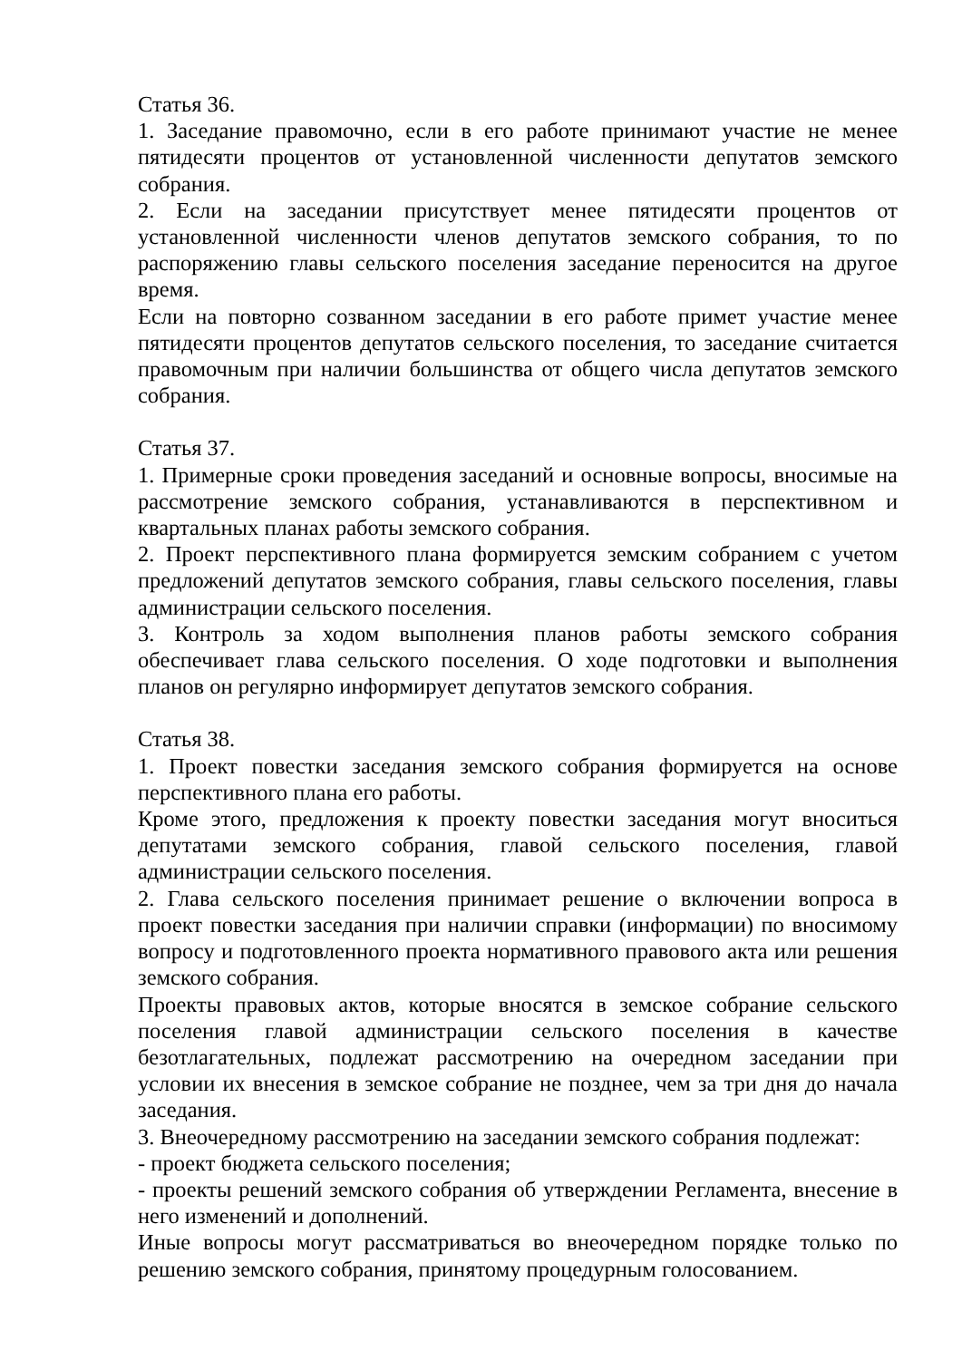Статья 36.
1. Заседание правомочно, если в его работе принимают участие не менее пятидесяти процентов от установленной численности депутатов земского собрания.
2. Если на заседании присутствует менее пятидесяти процентов от установленной численности членов депутатов земского собрания, то по распоряжению главы сельского поселения заседание переносится на другое время.
Если на повторно созванном заседании в его работе примет участие менее пятидесяти процентов депутатов сельского поселения, то заседание считается правомочным при наличии большинства от общего числа депутатов земского собрания.
Статья 37.
1. Примерные сроки проведения заседаний и основные вопросы, вносимые на рассмотрение земского собрания, устанавливаются в перспективном и квартальных планах работы земского собрания.
2. Проект перспективного плана формируется земским собранием с учетом предложений депутатов земского собрания, главы сельского поселения, главы администрации сельского поселения.
3. Контроль за ходом выполнения планов работы земского собрания обеспечивает глава сельского поселения. О ходе подготовки и выполнения планов он регулярно информирует депутатов земского собрания.
Статья 38.
1. Проект повестки заседания земского собрания формируется на основе перспективного плана его работы.
Кроме этого, предложения к проекту повестки заседания могут вноситься депутатами земского собрания, главой сельского поселения, главой администрации сельского поселения.
2. Глава сельского поселения принимает решение о включении вопроса в проект повестки заседания при наличии справки (информации) по вносимому вопросу и подготовленного проекта нормативного правового акта или решения земского собрания.
Проекты правовых актов, которые вносятся в земское собрание сельского поселения главой администрации сельского поселения в качестве безотлагательных, подлежат рассмотрению на очередном заседании при условии их внесения в земское собрание не позднее, чем за три дня до начала заседания.
3. Внеочередному рассмотрению на заседании земского собрания подлежат:
- проект бюджета сельского поселения;
- проекты решений земского собрания об утверждении Регламента, внесение в него изменений и дополнений.
Иные вопросы могут рассматриваться во внеочередном порядке только по решению земского собрания, принятому процедурным голосованием.